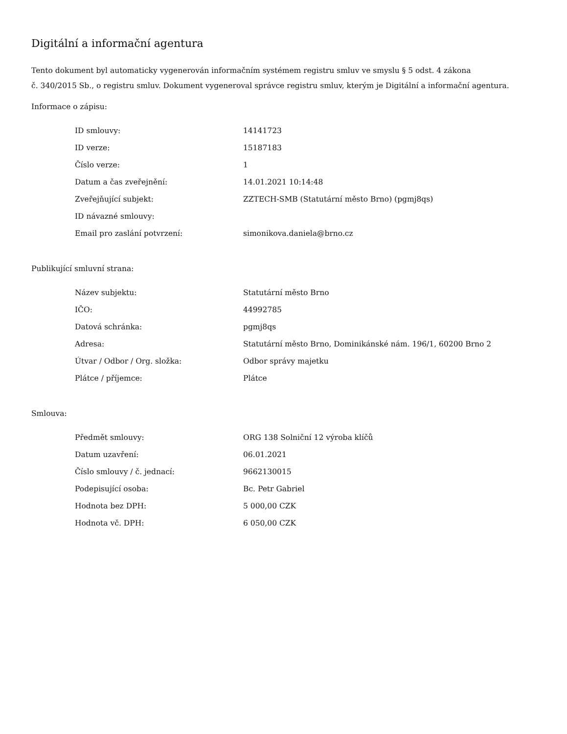Digitální a informační agentura
Tento dokument byl automaticky vygenerován informačním systémem registru smluv ve smyslu § 5 odst. 4 zákona
č. 340/2015 Sb., o registru smluv. Dokument vygeneroval správce registru smluv, kterým je Digitální a informační agentura.
Informace o zápisu:
| ID smlouvy: | 14141723 |
| ID verze: | 15187183 |
| Číslo verze: | 1 |
| Datum a čas zveřejnění: | 14.01.2021 10:14:48 |
| Zveřejňující subjekt: | ZZTECH-SMB (Statutární město Brno) (pgmj8qs) |
| ID návazné smlouvy: | |
| Email pro zaslání potvrzení: | simonikova.daniela@brno.cz |
Publikující smluvní strana:
| Název subjektu: | Statutární město Brno |
| IČO: | 44992785 |
| Datová schránka: | pgmj8qs |
| Adresa: | Statutární město Brno, Dominikánské nám. 196/1, 60200 Brno 2 |
| Útvar / Odbor / Org. složka: | Odbor správy majetku |
| Plátce / příjemce: | Plátce |
Smlouva:
| Předmět smlouvy: | ORG 138 Solniční 12 výroba klíčů |
| Datum uzavření: | 06.01.2021 |
| Číslo smlouvy / č. jednací: | 9662130015 |
| Podepisující osoba: | Bc. Petr Gabriel |
| Hodnota bez DPH: | 5 000,00 CZK |
| Hodnota vč. DPH: | 6 050,00 CZK |